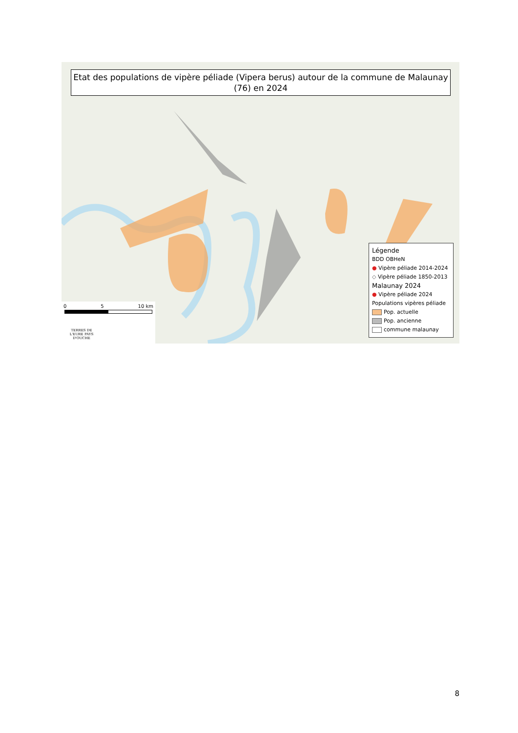Etat des populations de vipère péliade (Vipera berus) autour de la commune de Malaunay (76) en 2024
Légende
BDD OBHeN
● Vipère péliade 2014-2024
◇ Vipère péliade 1850-2013
Malaunay 2024
● Vipère péliade 2024
Populations vipères péliade
Pop. actuelle
Pop. ancienne
commune malaunay
0 5 10 km
TERRES DE L'EURE PAYS D'OUCHE
8